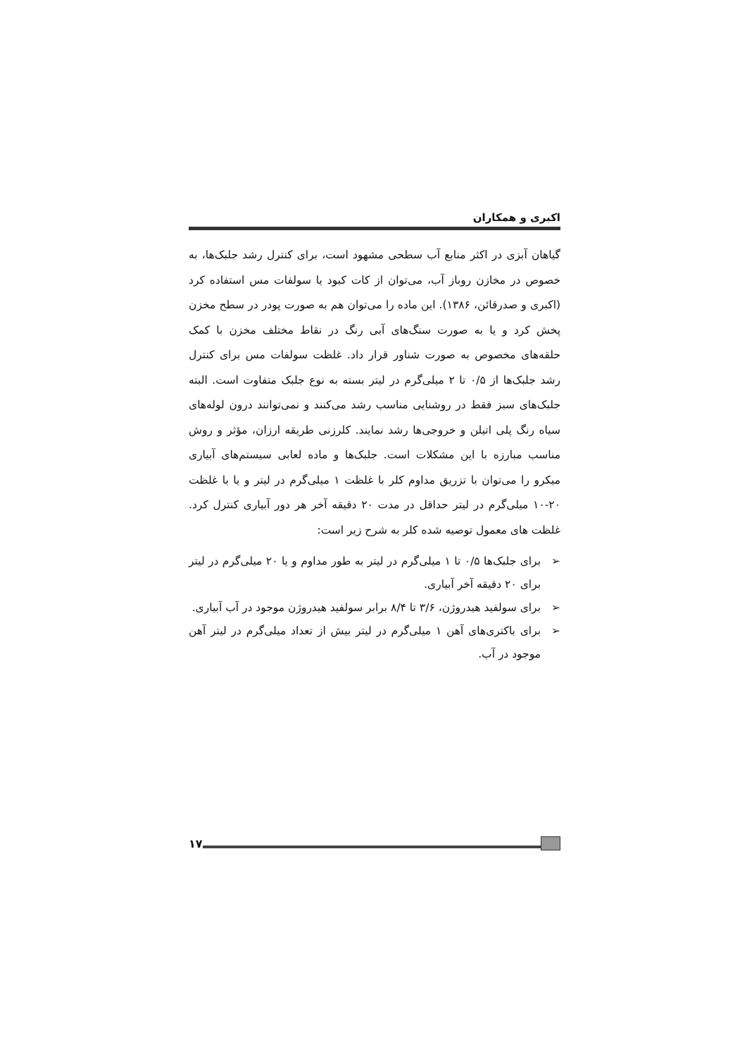اکبری و همکاران
گیاهان آبزی در اکثر منابع آب سطحی مشهود است، برای کنترل رشد جلبک‌ها، به خصوص در مخازن روباز آب، می‌توان از کات کبود یا سولفات مس استفاده کرد (اکبری و صدرقائن، ۱۳۸۶). این ماده را می‌توان هم به صورت پودر در سطح مخزن پخش کرد و یا به صورت سنگ‌های آبی رنگ در نقاط مختلف مخزن با کمک حلقه‌های مخصوص به صورت شناور قرار داد. غلظت سولفات مس برای کنترل رشد جلبک‌ها از ۰/۵ تا ۲ میلی‌گرم در لیتر بسته به نوع جلبک متفاوت است. البته جلبک‌های سبز فقط در روشنایی مناسب رشد می‌کنند و نمی‌توانند درون لوله‌های سیاه رنگ پلی اتیلن و خروجی‌ها رشد نمایند. کلرزنی طریقه ارزان، مؤثر و روش مناسب مبارزه با این مشکلات است. جلبک‌ها و ماده لعابی سیستم‌های آبیاری میکرو را می‌توان با تزریق مداوم کلر با غلظت ۱ میلی‌گرم در لیتر و یا با غلظت ۲۰-۱۰ میلی‌گرم در لیتر حداقل در مدت ۲۰ دقیقه آخر هر دور آبیاری کنترل کرد. غلظت های معمول توصیه شده کلر به شرح زیر است:
➢ برای جلبک‌ها ۰/۵ تا ۱ میلی‌گرم در لیتر به طور مداوم و یا ۲۰ میلی‌گرم در لیتر برای ۲۰ دقیقه آخر آبیاری.
➢ برای سولفید هیدروژن، ۳/۶ تا ۸/۴ برابر سولفید هیدروژن موجود در آب آبیاری.
➢ برای باکتری‌های آهن ۱ میلی‌گرم در لیتر بیش از تعداد میلی‌گرم در لیتر آهن موجود در آب.
۱۷